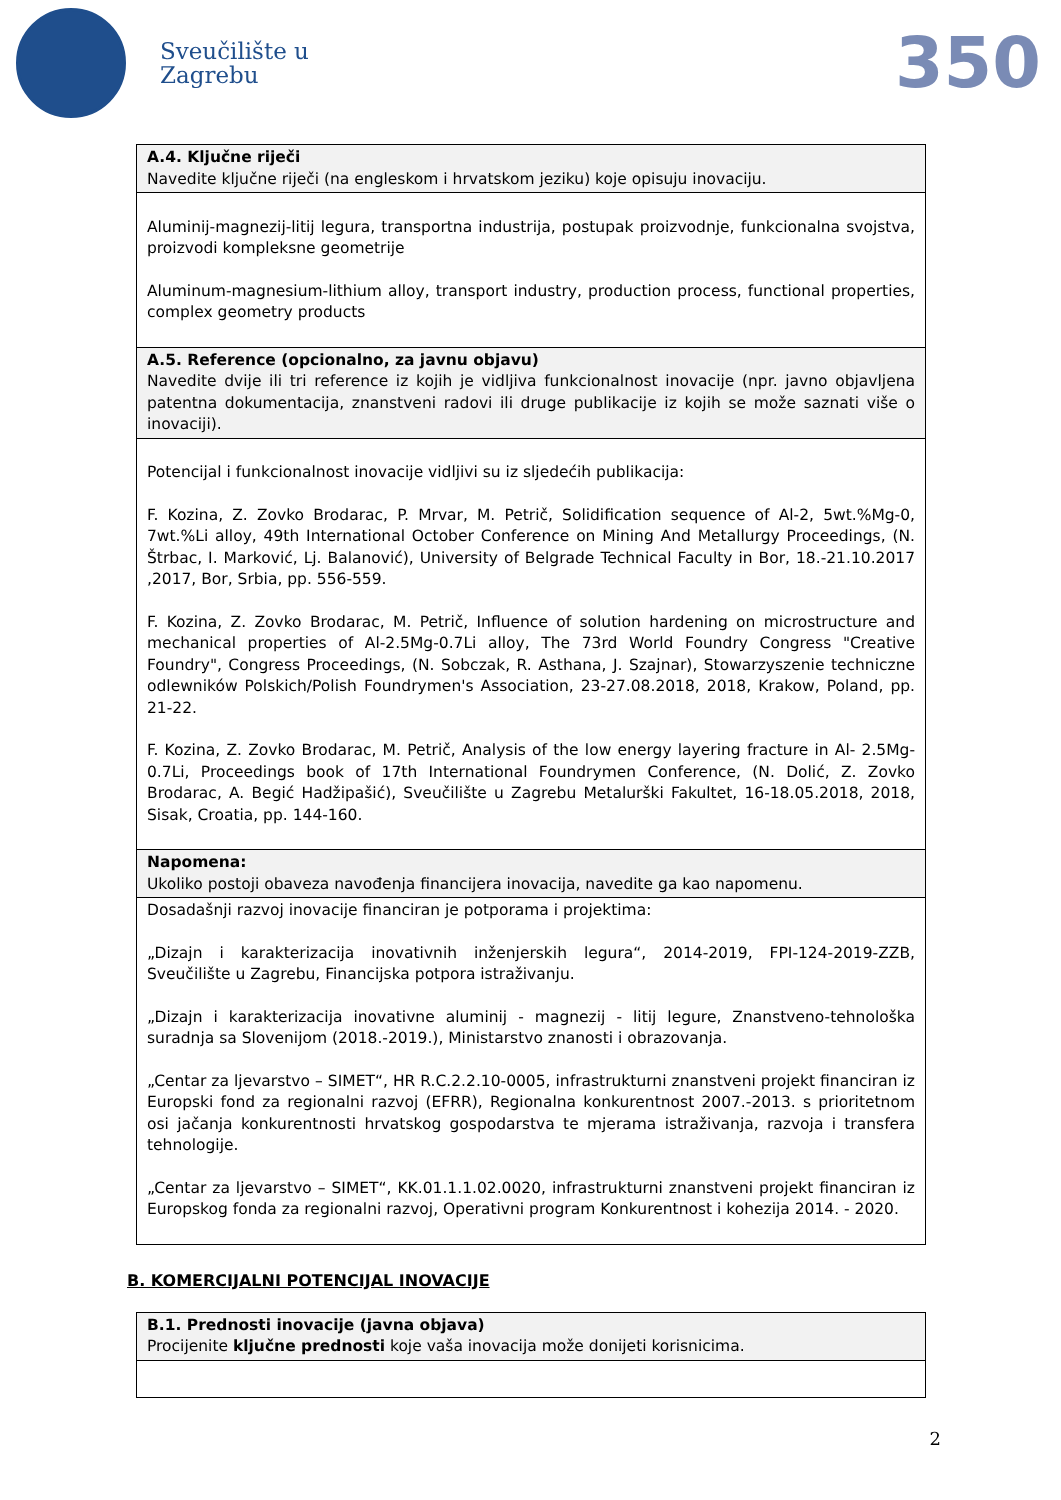Sveučilište u
Zagrebu
350
| A.4. Ključne riječi Navedite ključne riječi (na engleskom i hrvatskom jeziku) koje opisuju inovaciju. |
| Aluminij-magnezij-litij legura, transportna industrija, postupak proizvodnje, funkcionalna svojstva, proizvodi kompleksne geometrije Aluminum-magnesium-lithium alloy, transport industry, production process, functional properties, complex geometry products |
| A.5. Reference (opcionalno, za javnu objavu) Navedite dvije ili tri reference iz kojih je vidljiva funkcionalnost inovacije (npr. javno objavljena patentna dokumentacija, znanstveni radovi ili druge publikacije iz kojih se može saznati više o inovaciji). |
| Potencijal i funkcionalnost inovacije vidljivi su iz sljedećih publikacija: F. Kozina, Z. Zovko Brodarac, P. Mrvar, M. Petrič, Solidification sequence of Al-2, 5wt.%Mg-0, 7wt.%Li alloy, 49th International October Conference on Mining And Metallurgy Proceedings, (N. Štrbac, I. Marković, Lj. Balanović), University of Belgrade Technical Faculty in Bor, 18.-21.10.2017 ,2017, Bor, Srbia, pp. 556-559. F. Kozina, Z. Zovko Brodarac, M. Petrič, Influence of solution hardening on microstructure and mechanical properties of Al-2.5Mg-0.7Li alloy, The 73rd World Foundry Congress "Creative Foundry", Congress Proceedings, (N. Sobczak, R. Asthana, J. Szajnar), Stowarzyszenie techniczne odlewników Polskich/Polish Foundrymen's Association, 23-27.08.2018, 2018, Krakow, Poland, pp. 21-22. F. Kozina, Z. Zovko Brodarac, M. Petrič, Analysis of the low energy layering fracture in Al- 2.5Mg-0.7Li, Proceedings book of 17th International Foundrymen Conference, (N. Dolić, Z. Zovko Brodarac, A. Begić Hadžipašić), Sveučilište u Zagrebu Metalurški Fakultet, 16-18.05.2018, 2018, Sisak, Croatia, pp. 144-160. |
| Napomena: Ukoliko postoji obaveza navođenja financijera inovacija, navedite ga kao napomenu. |
| Dosadašnji razvoj inovacije financiran je potporama i projektima: „Dizajn i karakterizacija inovativnih inženjerskih legura“, 2014-2019, FPI-124-2019-ZZB, Sveučilište u Zagrebu, Financijska potpora istraživanju. „Dizajn i karakterizacija inovativne aluminij - magnezij - litij legure, Znanstveno-tehnološka suradnja sa Slovenijom (2018.-2019.), Ministarstvo znanosti i obrazovanja. „Centar za ljevarstvo – SIMET“, HR R.C.2.2.10-0005, infrastrukturni znanstveni projekt financiran iz Europski fond za regionalni razvoj (EFRR), Regionalna konkurentnost 2007.-2013. s prioritetnom osi jačanja konkurentnosti hrvatskog gospodarstva te mjerama istraživanja, razvoja i transfera tehnologije. „Centar za ljevarstvo – SIMET“, KK.01.1.1.02.0020, infrastrukturni znanstveni projekt financiran iz Europskog fonda za regionalni razvoj, Operativni program Konkurentnost i kohezija 2014. - 2020. |
B. KOMERCIJALNI POTENCIJAL INOVACIJE
| B.1. Prednosti inovacije (javna objava) Procijenite ključne prednosti koje vaša inovacija može donijeti korisnicima. |
2